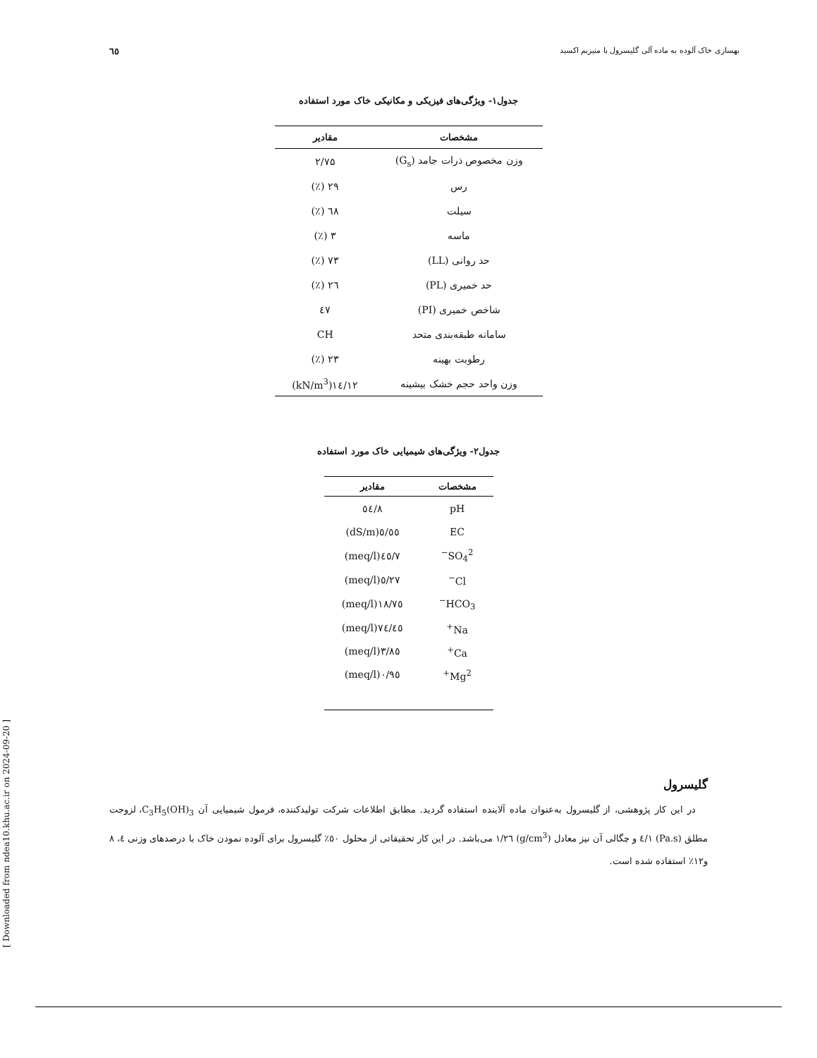٦٥ بهسازی خاک آلوده به ماده آلی گلیسرول با منیزیم اکسید
جدول۱- ویژگی‌های فیزیکی و مکانیکی خاک مورد استفاده
| مشخصات | مقادیر |
| --- | --- |
| وزن مخصوص ذرات جامد (G<sub>s</sub>) | ۲/۷۵ |
| رس | ۲۹ (٪) |
| سیلت | ٦٨ (٪) |
| ماسه | ۳ (٪) |
| حد روانی (LL) | ۷۳ (٪) |
| حد خمیری (PL) | ٢٦ (٪) |
| شاخص خمیری (PI) | ٤٧ |
| سامانه طبقه‌بندی متحد | CH |
| رطوبت بهینه | ۲۳ (٪) |
| وزن واحد حجم خشک بیشینه | ١٤/١٢(kN/m<sup>3</sup>) |
جدول۲- ویژگی‌های شیمیایی خاک مورد استفاده
| مشخصات | مقادیر |
| --- | --- |
| pH | ۸/٥٤ |
| EC | ٥/٥٥(dS/m) |
| SO<sub>4</sub><sup>2−</sup> | ۷/٤٥(meq/l) |
| Cl<sup>−</sup> | ۲۷/٥(meq/l) |
| HCO<sub>3</sub><sup>−</sup> | ۱۸/۷٥(meq/l) |
| Na<sup>+</sup> | ٤٥/۷٤(meq/l) |
| Ca<sup>+</sup> | ۳/۸٥(meq/l) |
| Mg<sup>2+</sup> | ۰/۹٥(meq/l) |
گلیسرول
در این کار پژوهشی، از گلیسرول به‌عنوان ماده آلاینده استفاده گردید. مطابق اطلاعات شرکت تولیدکننده، فرمول شیمیایی آن C<sub>3</sub>H<sub>5</sub>(OH)<sub>3</sub>، لزوجت مطلق (Pa.s) ۱/٤ و چگالی آن نیز معادل (g/cm<sup>3</sup>) ۱/۲٦ می‌باشد. در این کار تحقیقاتی از محلول ٥۰٪ گلیسرول برای آلوده نمودن خاک با درصدهای وزنی ٤، ۸ و۱۲٪ استفاده شده است.
[ Downloaded from ndea10.khu.ac.ir on 2024-09-20 ]